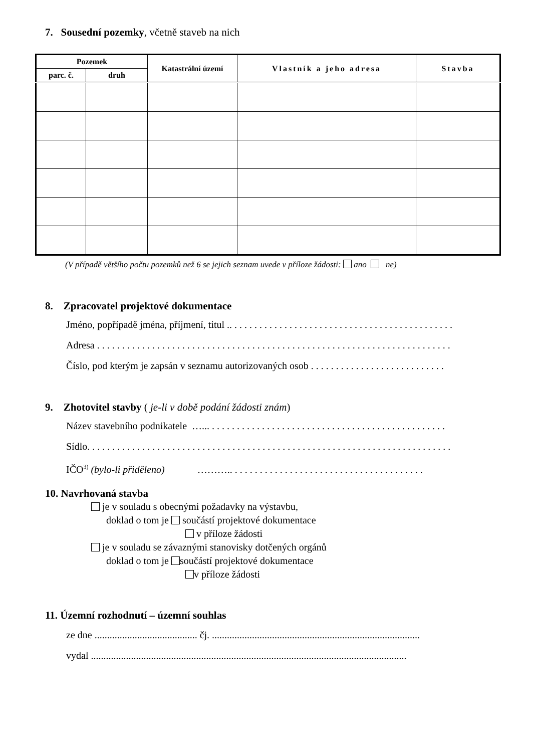7. Sousední pozemky, včetně staveb na nich
| Pozemek | | Katastrální území | Vlastník a jeho adresa | Stavba |
| --- | --- | --- | --- | --- |
| parc. č. | druh | | | |
(V případě většího počtu pozemků než 6 se jejich seznam uvede v příloze žádosti: ano ne)
8. Zpracovatel projektové dokumentace
Jméno, popřípadě jména, příjmení, titul .. . . . . . . . . . . . . . . . . . . . . . . . . . . . . . . . . . . . . . . . . . . . .
Adresa . . . . . . . . . . . . . . . . . . . . . . . . . . . . . . . . . . . . . . . . . . . . . . . . . . . . . . . . . . . . . . . . . . . . . . .
Číslo, pod kterým je zapsán v seznamu autorizovaných osob . . . . . . . . . . . . . . . . . . . . . . . . . . .
9. Zhotovitel stavby ( je-li v době podání žádosti znám)
Název stavebního podnikatele …... . . . . . . . . . . . . . . . . . . . . . . . . . . . . . . . . . . . . . . . . . . . . . . .
Sídlo. . . . . . . . . . . . . . . . . . . . . . . . . . . . . . . . . . . . . . . . . . . . . . . . . . . . . . . . . . . . . . . . . . . . . . . . .
IČO<sup>3)</sup> (bylo-li přiděleno) ……….. . . . . . . . . . . . . . . . . . . . . . . . . . . . . . . . . . . . . . .
10. Navrhovaná stavba
je v souladu s obecnými požadavky na výstavbu,
doklad o tom je součástí projektové dokumentace
v příloze žádosti
je v souladu se závaznými stanovisky dotčených orgánů
doklad o tom je součástí projektové dokumentace
v příloze žádosti
11. Územní rozhodnutí – územní souhlas
ze dne ......................................... čj. ...................................................................................
vydal ..............................................................................................................................